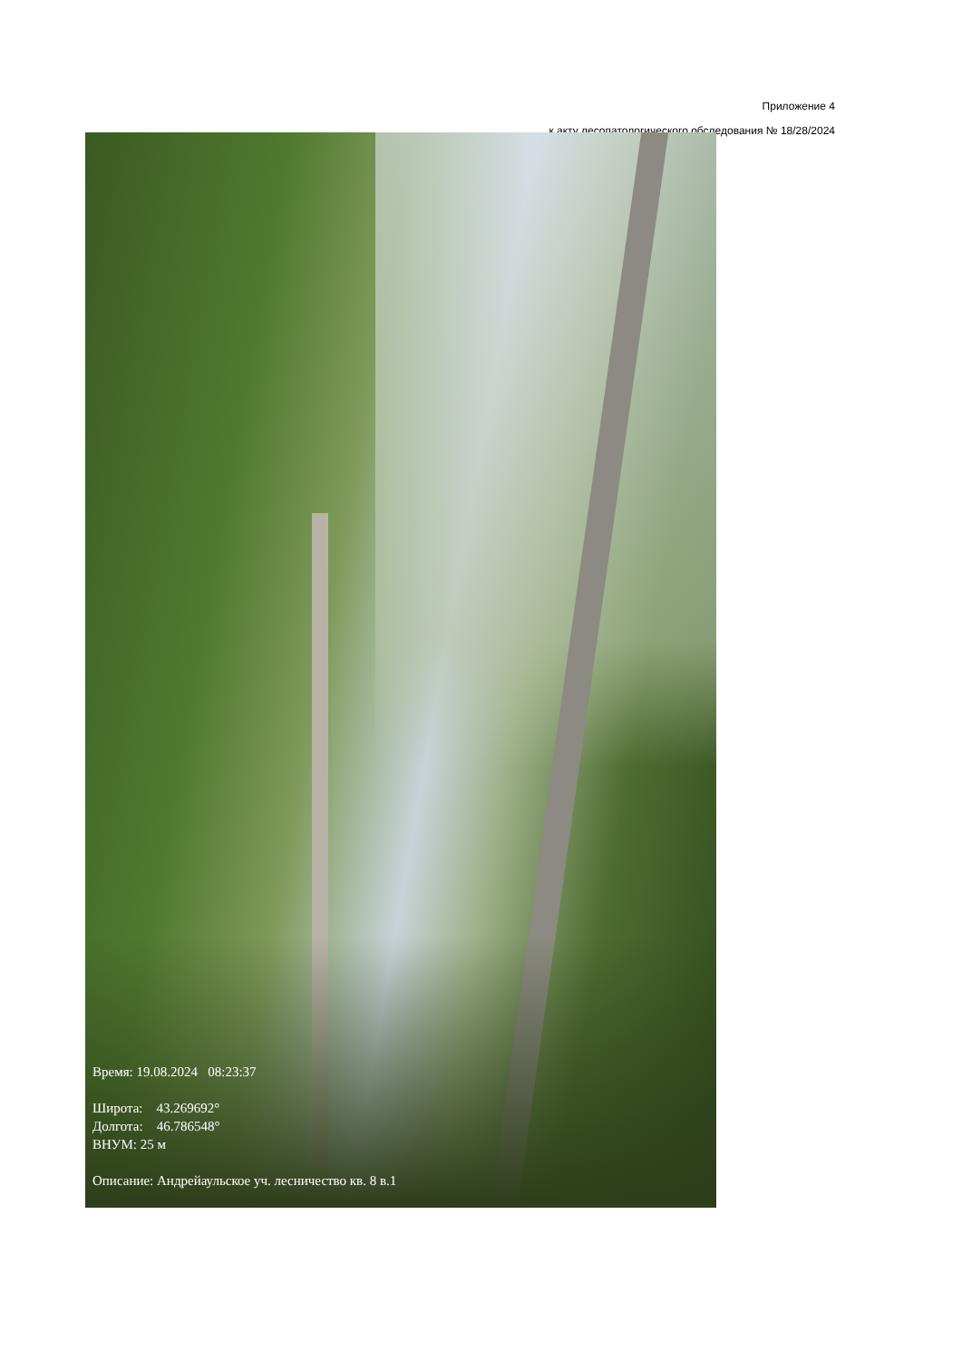Приложение 4
к акту лесопатологического обследования № 18/28/2024
Время: 19.08.2024 08:23:37
Широта: 43.269692°
Долгота: 46.786548°
ВНУМ: 25 м
Описание: Андрейаульское уч. лесничество кв. 8 в.1